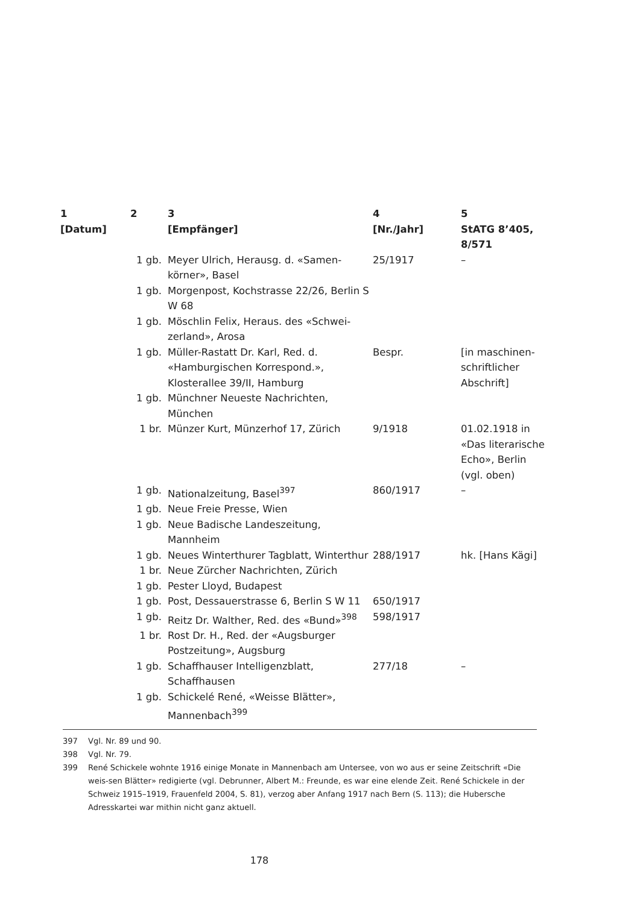| 1 [Datum] | 2 | 3 [Empfänger] | 4 [Nr./Jahr] | 5 StATG 8’405, 8/571 |
| --- | --- | --- | --- | --- |
| | 1 gb. | Meyer Ulrich, Herausg. d. «Samen-körner», Basel | 25/1917 | – |
| | 1 gb. | Morgenpost, Kochstrasse 22/26, Berlin S W 68 | | |
| | 1 gb. | Möschlin Felix, Heraus. des «Schwei-zerland», Arosa | | |
| | 1 gb. | Müller-Rastatt Dr. Karl, Red. d. «Hamburgischen Korrespond.», Klosterallee 39/II, Hamburg | Bespr. | [in maschinen-schriftlicher Abschrift] |
| | 1 gb. | Münchner Neueste Nachrichten, München | | |
| | 1 br. | Münzer Kurt, Münzerhof 17, Zürich | 9/1918 | 01.02.1918 in «Das literarische Echo», Berlin (vgl. oben) |
| | 1 gb. | Nationalzeitung, Basel<sup>397</sup> | 860/1917 | – |
| | 1 gb. | Neue Freie Presse, Wien | | |
| | 1 gb. | Neue Badische Landeszeitung, Mannheim | | |
| | 1 gb. | Neues Winterthurer Tagblatt, Winterthur | 288/1917 | hk. [Hans Kägi] |
| | 1 br. | Neue Zürcher Nachrichten, Zürich | | |
| | 1 gb. | Pester Lloyd, Budapest | | |
| | 1 gb. | Post, Dessauerstrasse 6, Berlin S W 11 | 650/1917 | |
| | 1 gb. | Reitz Dr. Walther, Red. des «Bund»<sup>398</sup> | 598/1917 | |
| | 1 br. | Rost Dr. H., Red. der «Augsburger Postzeitung», Augsburg | | |
| | 1 gb. | Schaffhauser Intelligenzblatt, Schaffhausen | 277/18 | – |
| | 1 gb. | Schickelé René, «Weisse Blätter», Mannenbach<sup>399</sup> | | |
397 Vgl. Nr. 89 und 90.
398 Vgl. Nr. 79.
399 René Schickele wohnte 1916 einige Monate in Mannenbach am Untersee, von wo aus er seine Zeitschrift «Die weis-sen Blätter» redigierte (vgl. Debrunner, Albert M.: Freunde, es war eine elende Zeit. René Schickele in der Schweiz 1915–1919, Frauenfeld 2004, S. 81), verzog aber Anfang 1917 nach Bern (S. 113); die Hubersche Adresskartei war mithin nicht ganz aktuell.
178